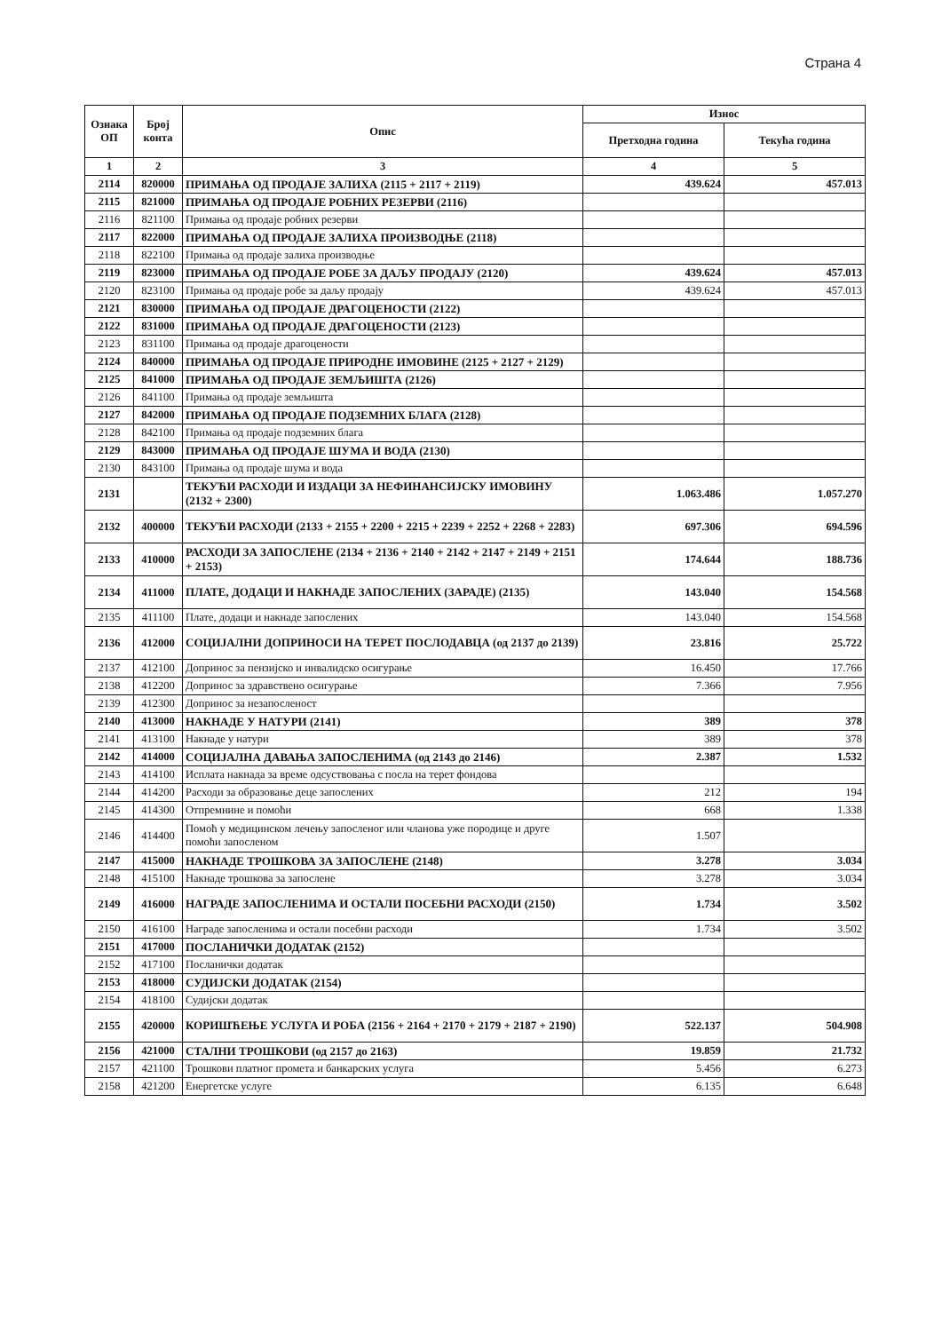Страна 4
| Ознака ОП | Број конта | Опис | Износ | |
| --- | --- | --- | --- | --- |
| | | | Претходна година | Текућа година |
| 1 | 2 | 3 | 4 | 5 |
| 2114 | 820000 | ПРИМАЊА ОД ПРОДАЈЕ ЗАЛИХА (2115 + 2117 + 2119) | 439.624 | 457.013 |
| 2115 | 821000 | ПРИМАЊА ОД ПРОДАЈЕ РОБНИХ РЕЗЕРВИ (2116) | | |
| 2116 | 821100 | Примања од продаје робних резерви | | |
| 2117 | 822000 | ПРИМАЊА ОД ПРОДАЈЕ ЗАЛИХА ПРОИЗВОДЊЕ (2118) | | |
| 2118 | 822100 | Примања од продаје залиха производње | | |
| 2119 | 823000 | ПРИМАЊА ОД ПРОДАЈЕ РОБЕ ЗА ДАЉУ ПРОДАЈУ (2120) | 439.624 | 457.013 |
| 2120 | 823100 | Примања од продаје робе за даљу продају | 439.624 | 457.013 |
| 2121 | 830000 | ПРИМАЊА ОД ПРОДАЈЕ ДРАГОЦЕНОСТИ (2122) | | |
| 2122 | 831000 | ПРИМАЊА ОД ПРОДАЈЕ ДРАГОЦЕНОСТИ (2123) | | |
| 2123 | 831100 | Примања од продаје драгоцености | | |
| 2124 | 840000 | ПРИМАЊА ОД ПРОДАЈЕ ПРИРОДНЕ ИМОВИНЕ (2125 + 2127 + 2129) | | |
| 2125 | 841000 | ПРИМАЊА ОД ПРОДАЈЕ ЗЕМЉИШТА (2126) | | |
| 2126 | 841100 | Примања од продаје земљишта | | |
| 2127 | 842000 | ПРИМАЊА ОД ПРОДАЈЕ ПОДЗЕМНИХ БЛАГА (2128) | | |
| 2128 | 842100 | Примања од продаје подземних блага | | |
| 2129 | 843000 | ПРИМАЊА ОД ПРОДАЈЕ ШУМА И ВОДА (2130) | | |
| 2130 | 843100 | Примања од продаје шума и вода | | |
| 2131 | | ТЕКУЋИ РАСХОДИ И ИЗДАЦИ ЗА НЕФИНАНСИЈСКУ ИМОВИНУ (2132 + 2300) | 1.063.486 | 1.057.270 |
| 2132 | 400000 | ТЕКУЋИ РАСХОДИ (2133 + 2155 + 2200 + 2215 + 2239 + 2252 + 2268 + 2283) | 697.306 | 694.596 |
| 2133 | 410000 | РАСХОДИ ЗА ЗАПОСЛЕНЕ (2134 + 2136 + 2140 + 2142 + 2147 + 2149 + 2151 + 2153) | 174.644 | 188.736 |
| 2134 | 411000 | ПЛАТЕ, ДОДАЦИ И НАКНАДЕ ЗАПОСЛЕНИХ (ЗАРАДЕ) (2135) | 143.040 | 154.568 |
| 2135 | 411100 | Плате, додаци и накнаде запослених | 143.040 | 154.568 |
| 2136 | 412000 | СОЦИЈАЛНИ ДОПРИНОСИ НА ТЕРЕТ ПОСЛОДАВЦА (од 2137 до 2139) | 23.816 | 25.722 |
| 2137 | 412100 | Допринос за пензијско и инвалидско осигурање | 16.450 | 17.766 |
| 2138 | 412200 | Допринос за здравствено осигурање | 7.366 | 7.956 |
| 2139 | 412300 | Допринос за незапосленост | | |
| 2140 | 413000 | НАКНАДЕ У НАТУРИ (2141) | 389 | 378 |
| 2141 | 413100 | Накнаде у натури | 389 | 378 |
| 2142 | 414000 | СОЦИЈАЛНА ДАВАЊА ЗАПОСЛЕНИМА (од 2143 до 2146) | 2.387 | 1.532 |
| 2143 | 414100 | Исплата накнада за време одсуствовања с посла на терет фондова | | |
| 2144 | 414200 | Расходи за образовање деце запослених | 212 | 194 |
| 2145 | 414300 | Отпремнине и помоћи | 668 | 1.338 |
| 2146 | 414400 | Помоћ у медицинском лечењу запосленог или чланова уже породице и друге помоћи запосленом | 1.507 | |
| 2147 | 415000 | НАКНАДЕ ТРОШКОВА ЗА ЗАПОСЛЕНЕ (2148) | 3.278 | 3.034 |
| 2148 | 415100 | Накнаде трошкова за запослене | 3.278 | 3.034 |
| 2149 | 416000 | НАГРАДЕ ЗАПОСЛЕНИМА И ОСТАЛИ ПОСЕБНИ РАСХОДИ (2150) | 1.734 | 3.502 |
| 2150 | 416100 | Награде запосленима и остали посебни расходи | 1.734 | 3.502 |
| 2151 | 417000 | ПОСЛАНИЧКИ ДОДАТАК (2152) | | |
| 2152 | 417100 | Посланички додатак | | |
| 2153 | 418000 | СУДИЈСКИ ДОДАТАК (2154) | | |
| 2154 | 418100 | Судијски додатак | | |
| 2155 | 420000 | КОРИШЋЕЊЕ УСЛУГА И РОБА (2156 + 2164 + 2170 + 2179 + 2187 + 2190) | 522.137 | 504.908 |
| 2156 | 421000 | СТАЛНИ ТРОШКОВИ (од 2157 до 2163) | 19.859 | 21.732 |
| 2157 | 421100 | Трошкови платног промета и банкарских услуга | 5.456 | 6.273 |
| 2158 | 421200 | Енергетске услуге | 6.135 | 6.648 |